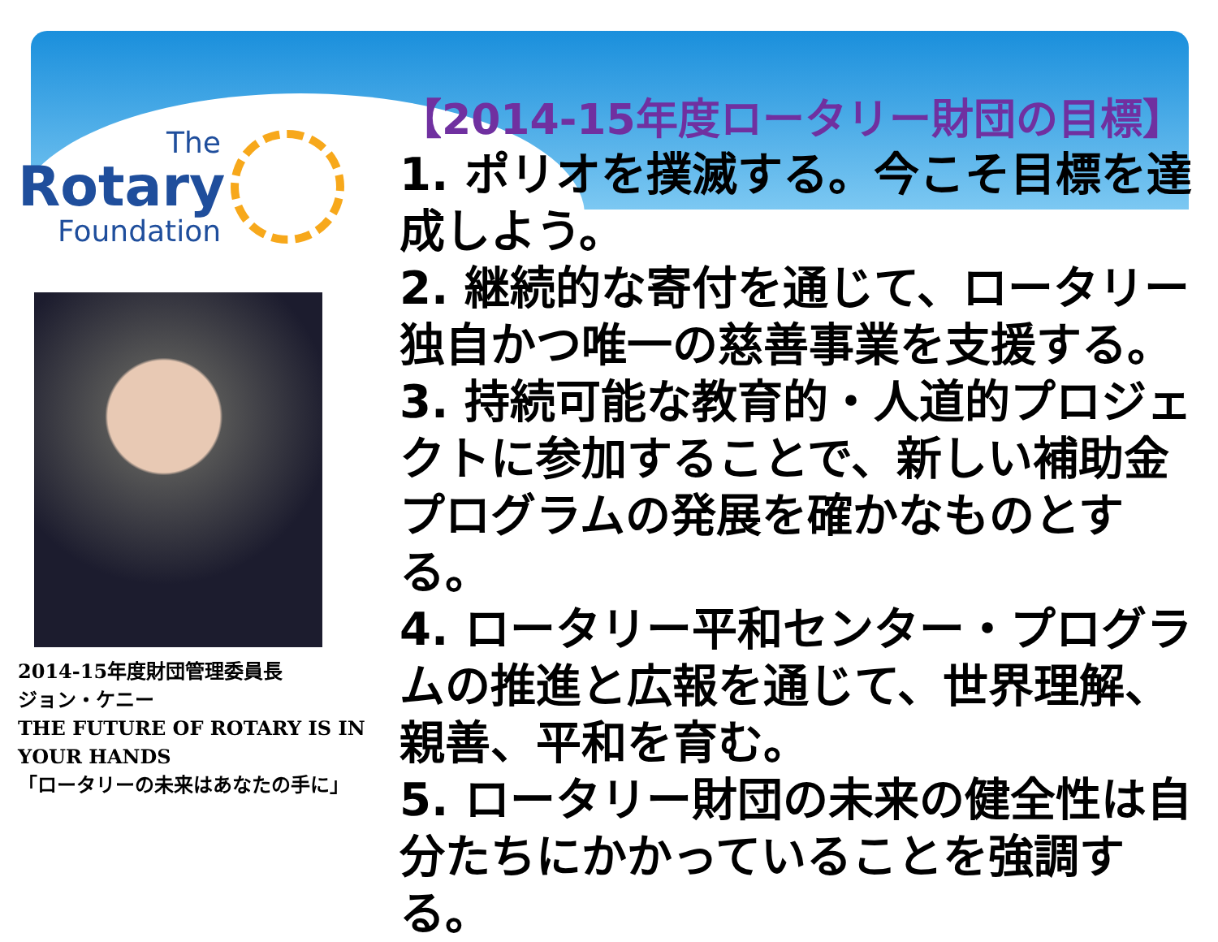The
Rotary
Foundation
2014-15年度財団管理委員長
ジョン・ケニー
THE FUTURE OF ROTARY IS IN YOUR HANDS
「ロータリーの未来はあなたの手に」
【2014-15年度ロータリー財団の目標】
1. ポリオを撲滅する。今こそ目標を達成しよう。
2. 継続的な寄付を通じて、ロータリー独自かつ唯一の慈善事業を支援する。
3. 持続可能な教育的・人道的プロジェクトに参加することで、新しい補助金プログラムの発展を確かなものとする。
4. ロータリー平和センター・プログラムの推進と広報を通じて、世界理解、親善、平和を育む。
5. ロータリー財団の未来の健全性は自分たちにかかっていることを強調する。